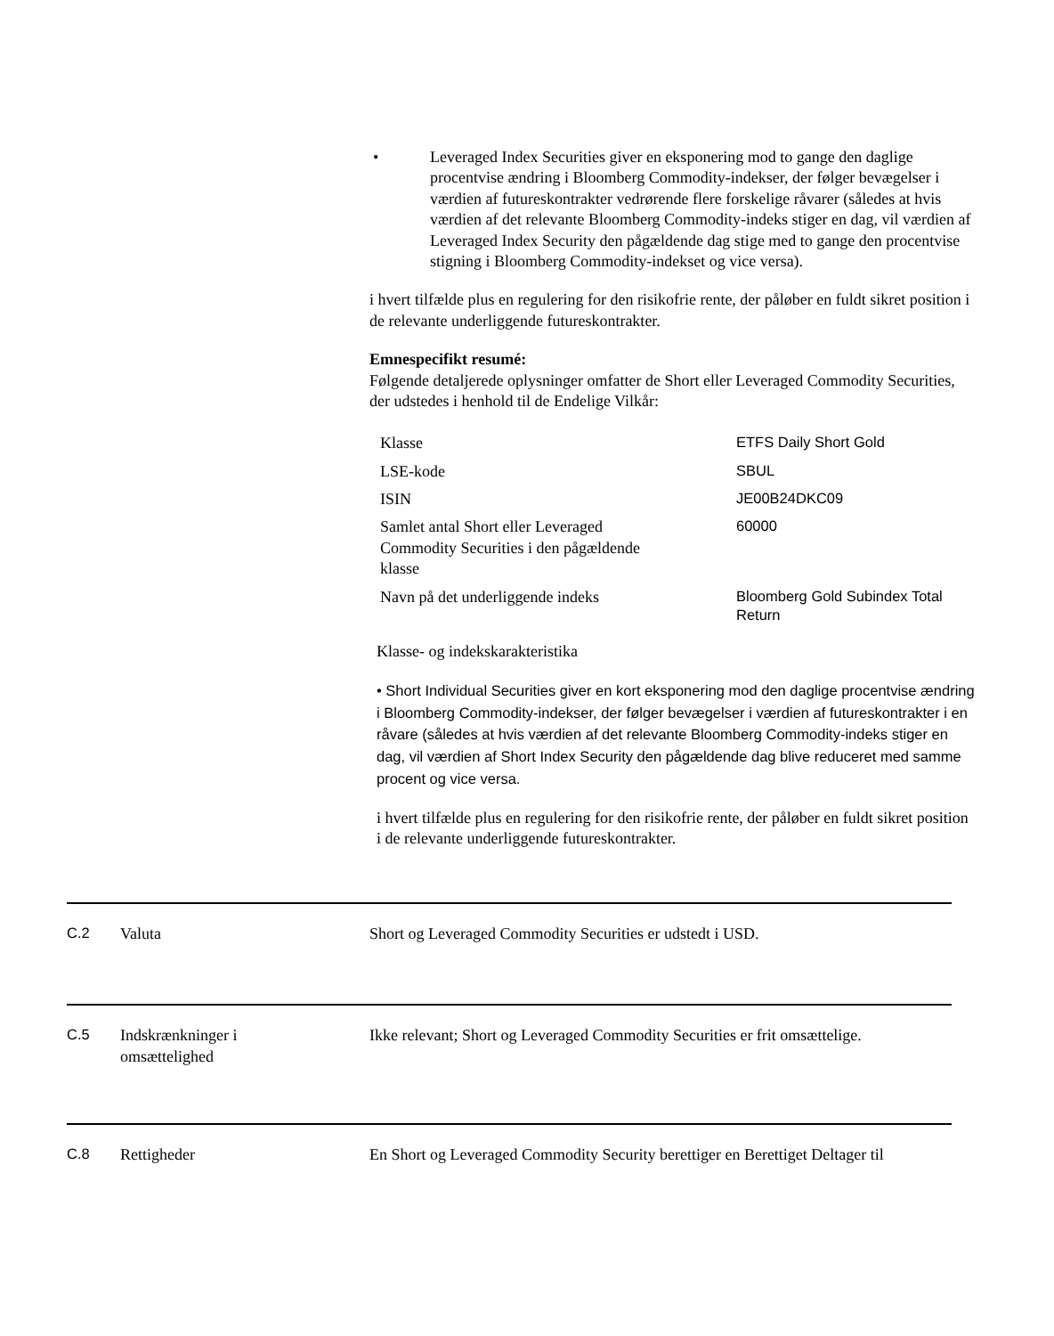• Leveraged Index Securities giver en eksponering mod to gange den daglige procentvise ændring i Bloomberg Commodity-indekser, der følger bevægelser i værdien af futureskontrakter vedrørende flere forskelige råvarer (således at hvis værdien af det relevante Bloomberg Commodity-indeks stiger en dag, vil værdien af Leveraged Index Security den pågældende dag stige med to gange den procentvise stigning i Bloomberg Commodity-indekset og vice versa).
i hvert tilfælde plus en regulering for den risikofrie rente, der påløber en fuldt sikret position i de relevante underliggende futureskontrakter.
Emnespecifikt resumé:
Følgende detaljerede oplysninger omfatter de Short eller Leveraged Commodity Securities, der udstedes i henhold til de Endelige Vilkår:
| Klasse | ETFS Daily Short Gold |
| LSE-kode | SBUL |
| ISIN | JE00B24DKC09 |
| Samlet antal Short eller Leveraged Commodity Securities i den pågældende klasse | 60000 |
| Navn på det underliggende indeks | Bloomberg Gold Subindex Total Return |
Klasse- og indekskarakteristika
• Short Individual Securities giver en kort eksponering mod den daglige procentvise ændring i Bloomberg Commodity-indekser, der følger bevægelser i værdien af futureskontrakter i en råvare (således at hvis værdien af det relevante Bloomberg Commodity-indeks stiger en dag, vil værdien af Short Index Security den pågældende dag blive reduceret med samme procent og vice versa.
i hvert tilfælde plus en regulering for den risikofrie rente, der påløber en fuldt sikret position i de relevante underliggende futureskontrakter.
C.2 Valuta Short og Leveraged Commodity Securities er udstedt i USD.
C.5 Indskrænkninger i
omsættelighed Ikke relevant; Short og Leveraged Commodity Securities er frit omsættelige.
C.8 Rettigheder En Short og Leveraged Commodity Security berettiger en Berettiget Deltager til